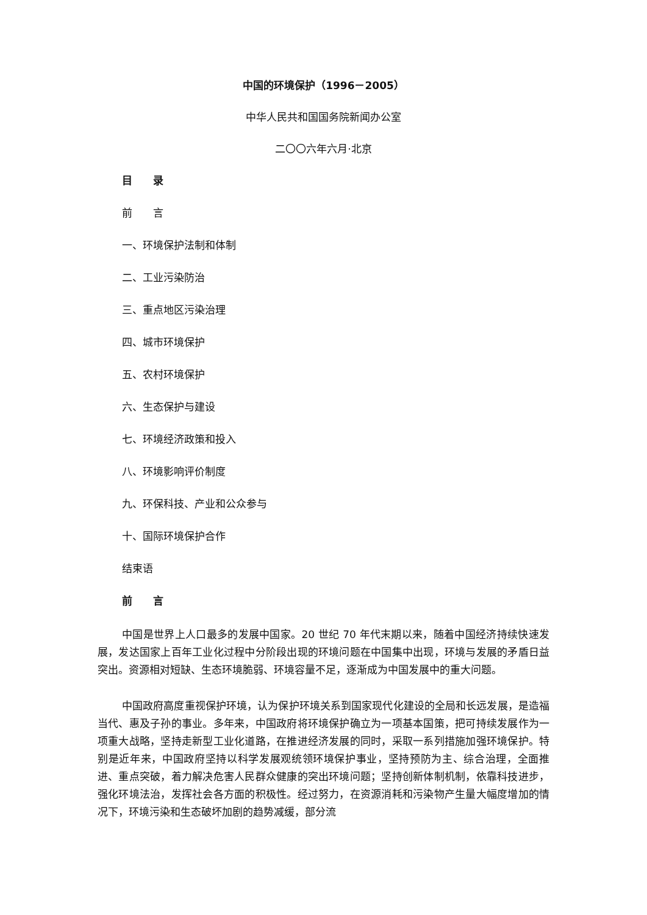中国的环境保护（1996－2005）
中华人民共和国国务院新闻办公室
二〇〇六年六月·北京
目　　录
前　　言
一、环境保护法制和体制
二、工业污染防治
三、重点地区污染治理
四、城市环境保护
五、农村环境保护
六、生态保护与建设
七、环境经济政策和投入
八、环境影响评价制度
九、环保科技、产业和公众参与
十、国际环境保护合作
结束语
前　　言
中国是世界上人口最多的发展中国家。20 世纪 70 年代末期以来，随着中国经济持续快速发展，发达国家上百年工业化过程中分阶段出现的环境问题在中国集中出现，环境与发展的矛盾日益突出。资源相对短缺、生态环境脆弱、环境容量不足，逐渐成为中国发展中的重大问题。
中国政府高度重视保护环境，认为保护环境关系到国家现代化建设的全局和长远发展，是造福当代、惠及子孙的事业。多年来，中国政府将环境保护确立为一项基本国策，把可持续发展作为一项重大战略，坚持走新型工业化道路，在推进经济发展的同时，采取一系列措施加强环境保护。特别是近年来，中国政府坚持以科学发展观统领环境保护事业，坚持预防为主、综合治理，全面推进、重点突破，着力解决危害人民群众健康的突出环境问题；坚持创新体制机制，依靠科技进步，强化环境法治，发挥社会各方面的积极性。经过努力，在资源消耗和污染物产生量大幅度增加的情况下，环境污染和生态破坏加剧的趋势减缓，部分流